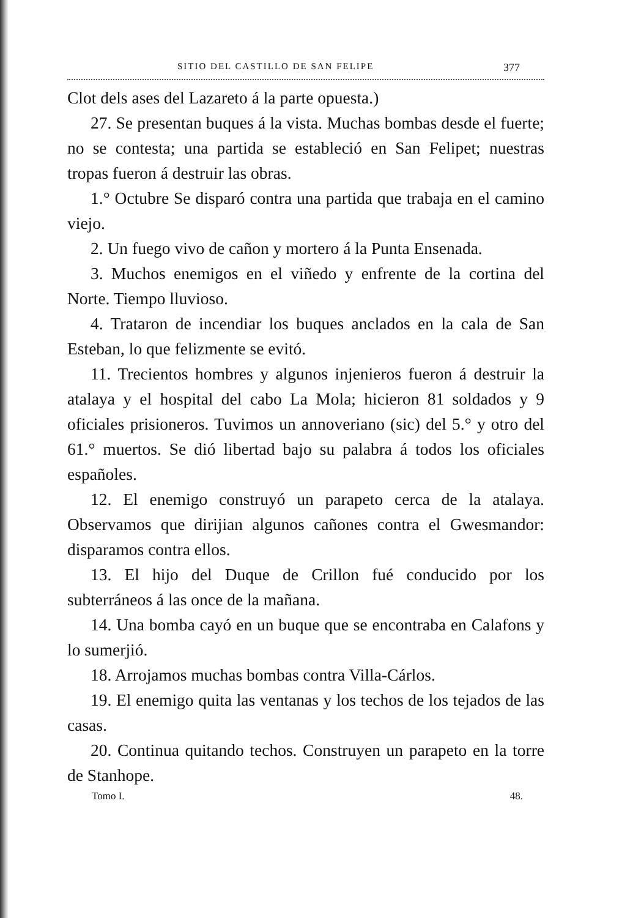SITIO DEL CASTILLO DE SAN FELIPE 377
Clot dels ases del Lazareto á la parte opuesta.)
27. Se presentan buques á la vista. Muchas bombas desde el fuerte; no se contesta; una partida se estableció en San Felipet; nuestras tropas fueron á destruir las obras.
1.° Octubre Se disparó contra una partida que trabaja en el camino viejo.
2. Un fuego vivo de cañon y mortero á la Punta Ensenada.
3. Muchos enemigos en el viñedo y enfrente de la cortina del Norte. Tiempo lluvioso.
4. Trataron de incendiar los buques anclados en la cala de San Esteban, lo que felizmente se evitó.
11. Trecientos hombres y algunos injenieros fueron á destruir la atalaya y el hospital del cabo La Mola; hicieron 81 soldados y 9 oficiales prisioneros. Tuvimos un annoveriano (sic) del 5.° y otro del 61.° muertos. Se dió libertad bajo su palabra á todos los oficiales españoles.
12. El enemigo construyó un parapeto cerca de la atalaya. Observamos que dirijian algunos cañones contra el Gwesmandor: disparamos contra ellos.
13. El hijo del Duque de Crillon fué conducido por los subterráneos á las once de la mañana.
14. Una bomba cayó en un buque que se encontraba en Calafons y lo sumerjió.
18. Arrojamos muchas bombas contra Villa-Cárlos.
19. El enemigo quita las ventanas y los techos de los tejados de las casas.
20. Continua quitando techos. Construyen un parapeto en la torre de Stanhope.
Tomo I. 48.